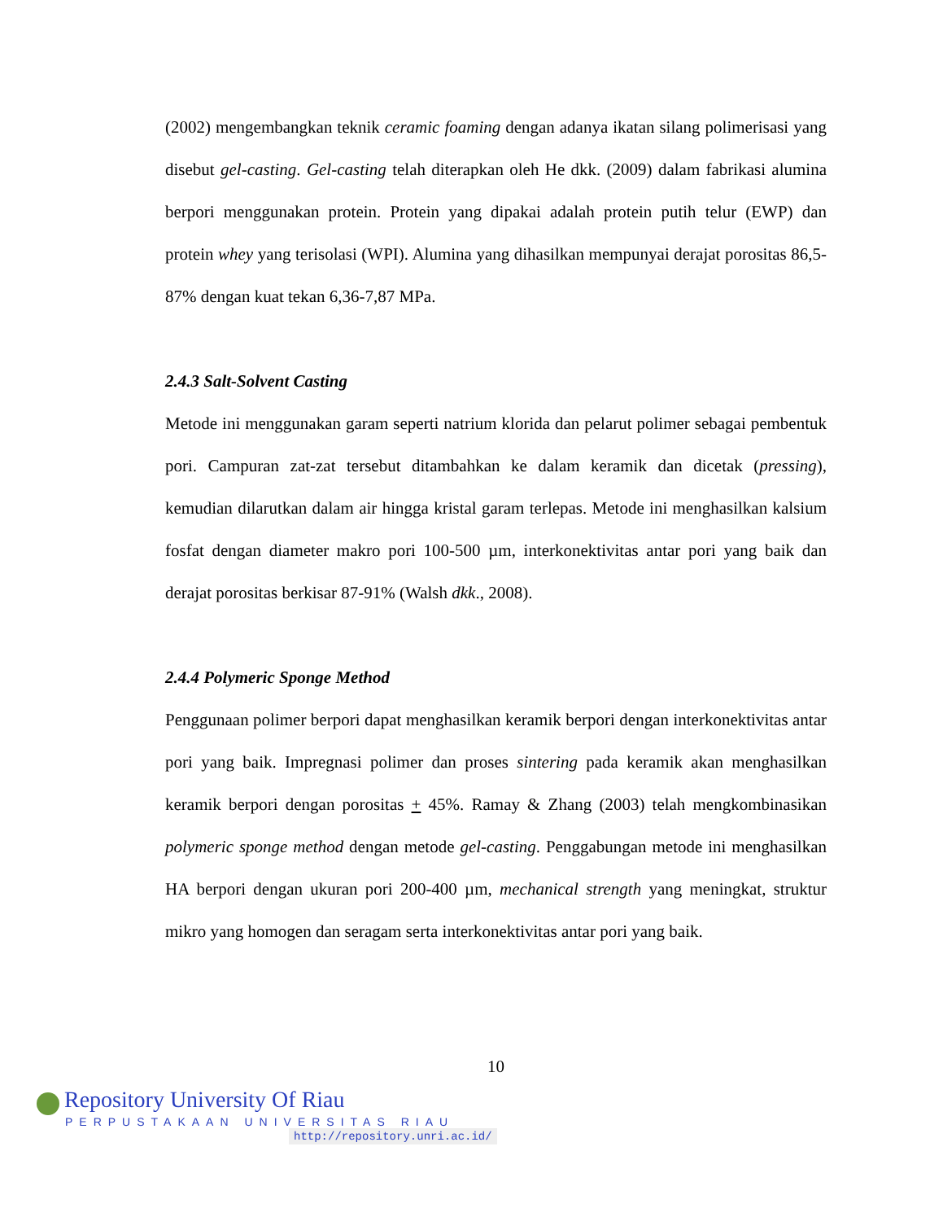(2002) mengembangkan teknik ceramic foaming dengan adanya ikatan silang polimerisasi yang disebut gel-casting. Gel-casting telah diterapkan oleh He dkk. (2009) dalam fabrikasi alumina berpori menggunakan protein. Protein yang dipakai adalah protein putih telur (EWP) dan protein whey yang terisolasi (WPI). Alumina yang dihasilkan mempunyai derajat porositas 86,5-87% dengan kuat tekan 6,36-7,87 MPa.
2.4.3 Salt-Solvent Casting
Metode ini menggunakan garam seperti natrium klorida dan pelarut polimer sebagai pembentuk pori. Campuran zat-zat tersebut ditambahkan ke dalam keramik dan dicetak (pressing), kemudian dilarutkan dalam air hingga kristal garam terlepas. Metode ini menghasilkan kalsium fosfat dengan diameter makro pori 100-500 µm, interkonektivitas antar pori yang baik dan derajat porositas berkisar 87-91% (Walsh dkk., 2008).
2.4.4 Polymeric Sponge Method
Penggunaan polimer berpori dapat menghasilkan keramik berpori dengan interkonektivitas antar pori yang baik. Impregnasi polimer dan proses sintering pada keramik akan menghasilkan keramik berpori dengan porositas + 45%. Ramay & Zhang (2003) telah mengkombinasikan polymeric sponge method dengan metode gel-casting. Penggabungan metode ini menghasilkan HA berpori dengan ukuran pori 200-400 µm, mechanical strength yang meningkat, struktur mikro yang homogen dan seragam serta interkonektivitas antar pori yang baik.
10
Repository University Of Riau
PERPUSTAKAAN UNIVERSITAS RIAU
http://repository.unri.ac.id/